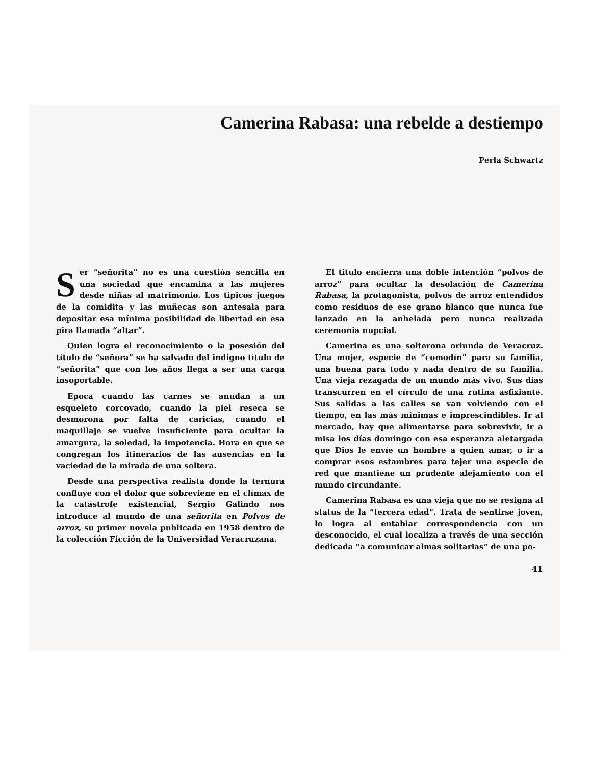Camerina Rabasa: una rebelde a destiempo
Perla Schwartz
Ser “señorita” no es una cuestión sencilla en una sociedad que encamina a las mujeres desde niñas al matrimonio. Los típicos juegos de la comidita y las muñecas son antesala para depositar esa mínima posibilidad de libertad en esa pira llamada “altar”.
Quien logra el reconocimiento o la posesión del título de “señora” se ha salvado del indigno título de “señorita” que con los años llega a ser una carga insoportable.
Epoca cuando las carnes se anudan a un esqueleto corcovado, cuando la piel reseca se desmorona por falta de caricias, cuando el maquillaje se vuelve insuficiente para ocultar la amargura, la soledad, la impotencia. Hora en que se congregan los itinerarios de las ausencias en la vaciedad de la mirada de una soltera.
Desde una perspectiva realista donde la ternura confluye con el dolor que sobreviene en el clímax de la catástrofe existencial, Sergio Galindo nos introduce al mundo de una señorita en Polvos de arroz, su primer novela publicada en 1958 dentro de la colección Ficción de la Universidad Veracruzana.
El título encierra una doble intención “polvos de arroz” para ocultar la desolación de Camerina Rabasa, la protagonista, polvos de arroz entendidos como residuos de ese grano blanco que nunca fue lanzado en la anhelada pero nunca realizada ceremonia nupcial.
Camerina es una solterona oriunda de Veracruz. Una mujer, especie de “comodín” para su familia, una buena para todo y nada dentro de su familia. Una vieja rezagada de un mundo más vivo. Sus días transcurren en el círculo de una rutina asfixiante. Sus salidas a las calles se van volviendo con el tiempo, en las más mínimas e imprescindibles. Ir al mercado, hay que alimentarse para sobrevivir, ir a misa los días domingo con esa esperanza aletargada que Dios le envíe un hombre a quien amar, o ir a comprar esos estambres para tejer una especie de red que mantiene un prudente alejamiento con el mundo circundante.
Camerina Rabasa es una vieja que no se resigna al status de la “tercera edad”. Trata de sentirse joven, lo logra al entablar correspondencia con un desconocido, el cual localiza a través de una sección dedicada “a comunicar almas solitarias” de una po-
41